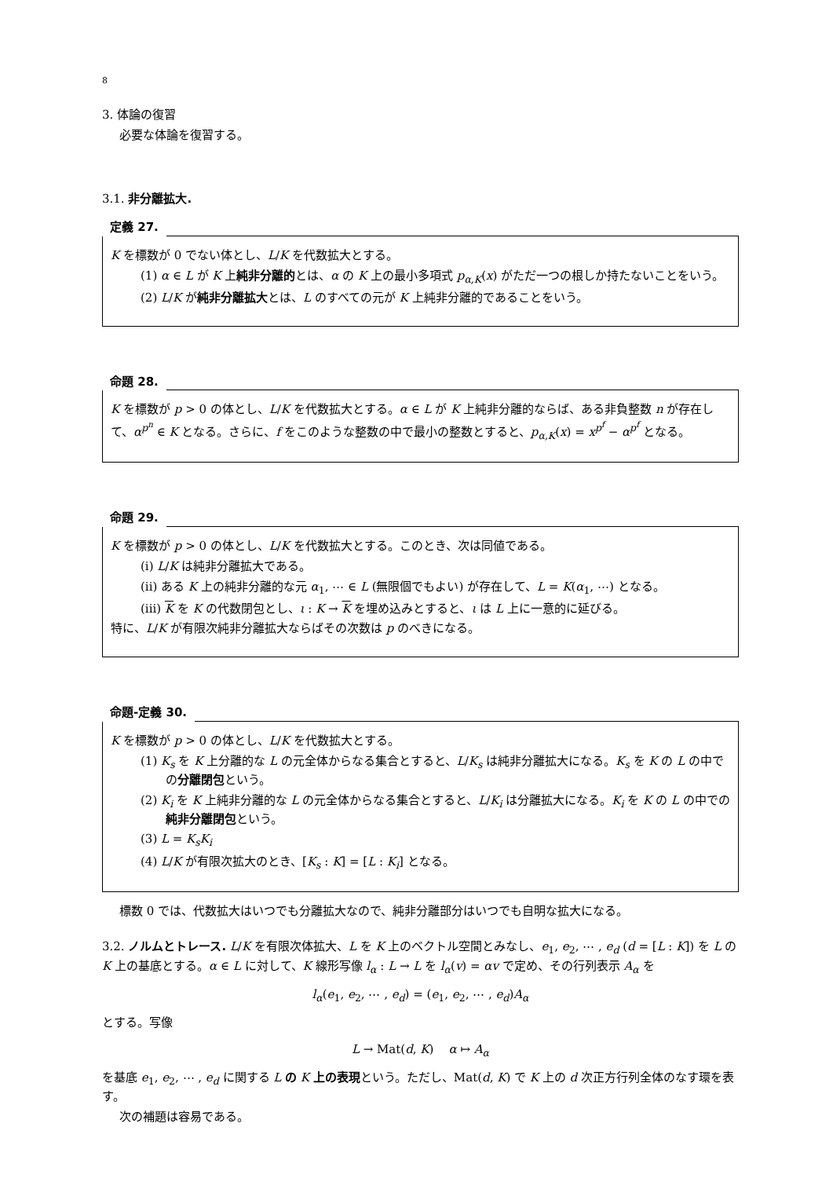8
3. 体論の復習
必要な体論を復習する。
3.1. 非分離拡大.
定義 27.
K を標数が 0 でない体とし、L/K を代数拡大とする。
(1) α ∈ L が K 上純非分離的とは、α の K 上の最小多項式 p<sub>α,K</sub>(x) がただ一つの根しか持たないことをいう。
(2) L/K が純非分離拡大とは、L のすべての元が K 上純非分離的であることをいう。
命題 28.
K を標数が p > 0 の体とし、L/K を代数拡大とする。α ∈ L が K 上純非分離的ならば、ある非負整数 n が存在して、α<sup>p<sup>n</sup></sup> ∈ K となる。さらに、f をこのような整数の中で最小の整数とすると、p<sub>α,K</sub>(x) = x<sup>p<sup>f</sup></sup> − α<sup>p<sup>f</sup></sup> となる。
命題 29.
K を標数が p > 0 の体とし、L/K を代数拡大とする。このとき、次は同値である。
(i) L/K は純非分離拡大である。
(ii) ある K 上の純非分離的な元 α<sub>1</sub>, ⋯ ∈ L (無限個でもよい) が存在して、L = K(α<sub>1</sub>, ⋯) となる。
(iii) K を K の代数閉包とし、ι : K → K を埋め込みとすると、ι は L 上に一意的に延びる。
特に、L/K が有限次純非分離拡大ならばその次数は p のべきになる。
命題-定義 30.
K を標数が p > 0 の体とし、L/K を代数拡大とする。
(1) K<sub>s</sub> を K 上分離的な L の元全体からなる集合とすると、L/K<sub>s</sub> は純非分離拡大になる。K<sub>s</sub> を K の L の中での分離閉包という。
(2) K<sub>i</sub> を K 上純非分離的な L の元全体からなる集合とすると、L/K<sub>i</sub> は分離拡大になる。K<sub>i</sub> を K の L の中での純非分離閉包という。
(3) L = K<sub>s</sub>K<sub>i</sub>
(4) L/K が有限次拡大のとき、[K<sub>s</sub> : K] = [L : K<sub>i</sub>] となる。
標数 0 では、代数拡大はいつでも分離拡大なので、純非分離部分はいつでも自明な拡大になる。
3.2. ノルムとトレース. L/K を有限次体拡大、L を K 上のベクトル空間とみなし、e<sub>1</sub>, e<sub>2</sub>, ⋯ , e<sub>d</sub> (d = [L : K]) を L の K 上の基底とする。α ∈ L に対して、K 線形写像 l<sub>α</sub> : L → L を l<sub>α</sub>(v) = αv で定め、その行列表示 A<sub>α</sub> を
l<sub>α</sub>(e<sub>1</sub>, e<sub>2</sub>, ⋯ , e<sub>d</sub>) = (e<sub>1</sub>, e<sub>2</sub>, ⋯ , e<sub>d</sub>)A<sub>α</sub>
とする。写像
L → Mat(d, K) α ↦ A<sub>α</sub>
を基底 e<sub>1</sub>, e<sub>2</sub>, ⋯ , e<sub>d</sub> に関する L の K 上の表現という。ただし、Mat(d, K) で K 上の d 次正方行列全体のなす環を表す。
次の補題は容易である。